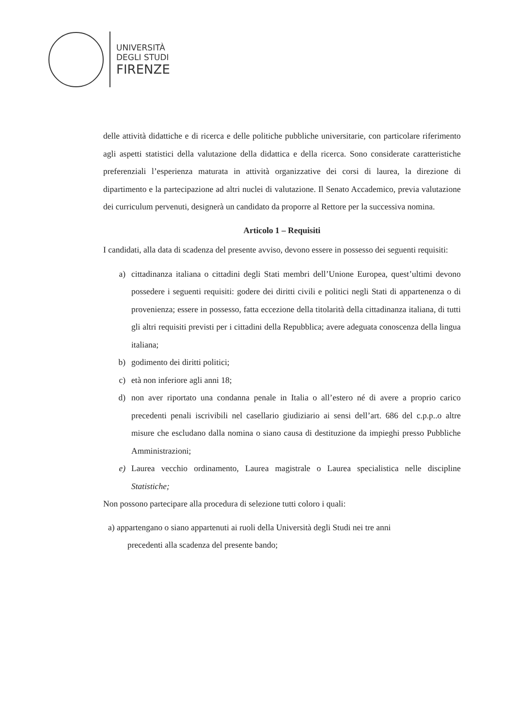UNIVERSITÀ
DEGLI STUDI
FIRENZE
delle attività didattiche e di ricerca e delle politiche pubbliche universitarie, con particolare riferimento agli aspetti statistici della valutazione della didattica e della ricerca. Sono considerate caratteristiche preferenziali l’esperienza maturata in attività organizzative dei corsi di laurea, la direzione di dipartimento e la partecipazione ad altri nuclei di valutazione. Il Senato Accademico, previa valutazione dei curriculum pervenuti, designerà un candidato da proporre al Rettore per la successiva nomina.
Articolo 1 – Requisiti
I candidati, alla data di scadenza del presente avviso, devono essere in possesso dei seguenti requisiti:
a) cittadinanza italiana o cittadini degli Stati membri dell’Unione Europea, quest’ultimi devono possedere i seguenti requisiti: godere dei diritti civili e politici negli Stati di appartenenza o di provenienza; essere in possesso, fatta eccezione della titolarità della cittadinanza italiana, di tutti gli altri requisiti previsti per i cittadini della Repubblica; avere adeguata conoscenza della lingua italiana;
b) godimento dei diritti politici;
c) età non inferiore agli anni 18;
d) non aver riportato una condanna penale in Italia o all’estero né di avere a proprio carico precedenti penali iscrivibili nel casellario giudiziario ai sensi dell’art. 686 del c.p.p..o altre misure che escludano dalla nomina o siano causa di destituzione da impieghi presso Pubbliche Amministrazioni;
e) Laurea vecchio ordinamento, Laurea magistrale o Laurea specialistica nelle discipline Statistiche;
Non possono partecipare alla procedura di selezione tutti coloro i quali:
a) appartengano o siano appartenuti ai ruoli della Università degli Studi nei tre anni
precedenti alla scadenza del presente bando;